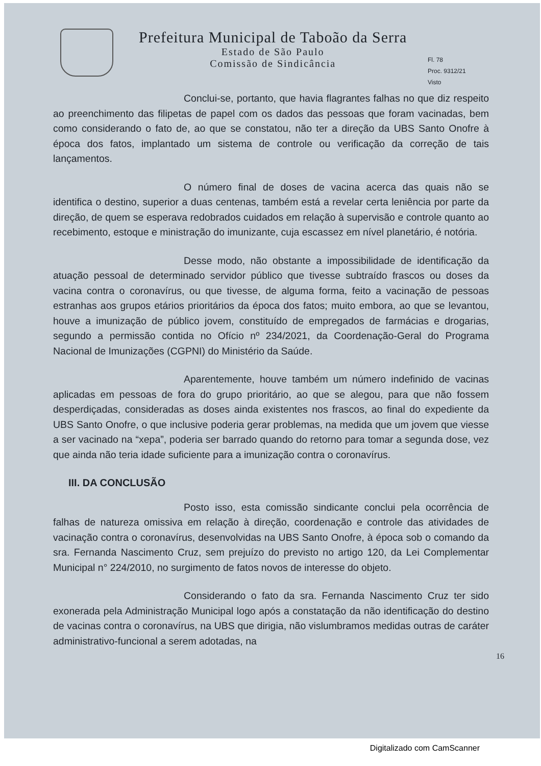Prefeitura Municipal de Taboão da Serra
Estado de São Paulo
Comissão de Sindicância
Fl. 78
Proc. 9312/21
Visto
Conclui-se, portanto, que havia flagrantes falhas no que diz respeito ao preenchimento das filipetas de papel com os dados das pessoas que foram vacinadas, bem como considerando o fato de, ao que se constatou, não ter a direção da UBS Santo Onofre à época dos fatos, implantado um sistema de controle ou verificação da correção de tais lançamentos.
O número final de doses de vacina acerca das quais não se identifica o destino, superior a duas centenas, também está a revelar certa leniência por parte da direção, de quem se esperava redobrados cuidados em relação à supervisão e controle quanto ao recebimento, estoque e ministração do imunizante, cuja escassez em nível planetário, é notória.
Desse modo, não obstante a impossibilidade de identificação da atuação pessoal de determinado servidor público que tivesse subtraído frascos ou doses da vacina contra o coronavírus, ou que tivesse, de alguma forma, feito a vacinação de pessoas estranhas aos grupos etários prioritários da época dos fatos; muito embora, ao que se levantou, houve a imunização de público jovem, constituído de empregados de farmácias e drogarias, segundo a permissão contida no Ofício nº 234/2021, da Coordenação-Geral do Programa Nacional de Imunizações (CGPNI) do Ministério da Saúde.
Aparentemente, houve também um número indefinido de vacinas aplicadas em pessoas de fora do grupo prioritário, ao que se alegou, para que não fossem desperdiçadas, consideradas as doses ainda existentes nos frascos, ao final do expediente da UBS Santo Onofre, o que inclusive poderia gerar problemas, na medida que um jovem que viesse a ser vacinado na “xepa”, poderia ser barrado quando do retorno para tomar a segunda dose, vez que ainda não teria idade suficiente para a imunização contra o coronavírus.
III. DA CONCLUSÃO
Posto isso, esta comissão sindicante conclui pela ocorrência de falhas de natureza omissiva em relação à direção, coordenação e controle das atividades de vacinação contra o coronavírus, desenvolvidas na UBS Santo Onofre, à época sob o comando da sra. Fernanda Nascimento Cruz, sem prejuízo do previsto no artigo 120, da Lei Complementar Municipal n° 224/2010, no surgimento de fatos novos de interesse do objeto.
Considerando o fato da sra. Fernanda Nascimento Cruz ter sido exonerada pela Administração Municipal logo após a constatação da não identificação do destino de vacinas contra o coronavírus, na UBS que dirigia, não vislumbramos medidas outras de caráter administrativo-funcional a serem adotadas, na
16
Digitalizado com CamScanner